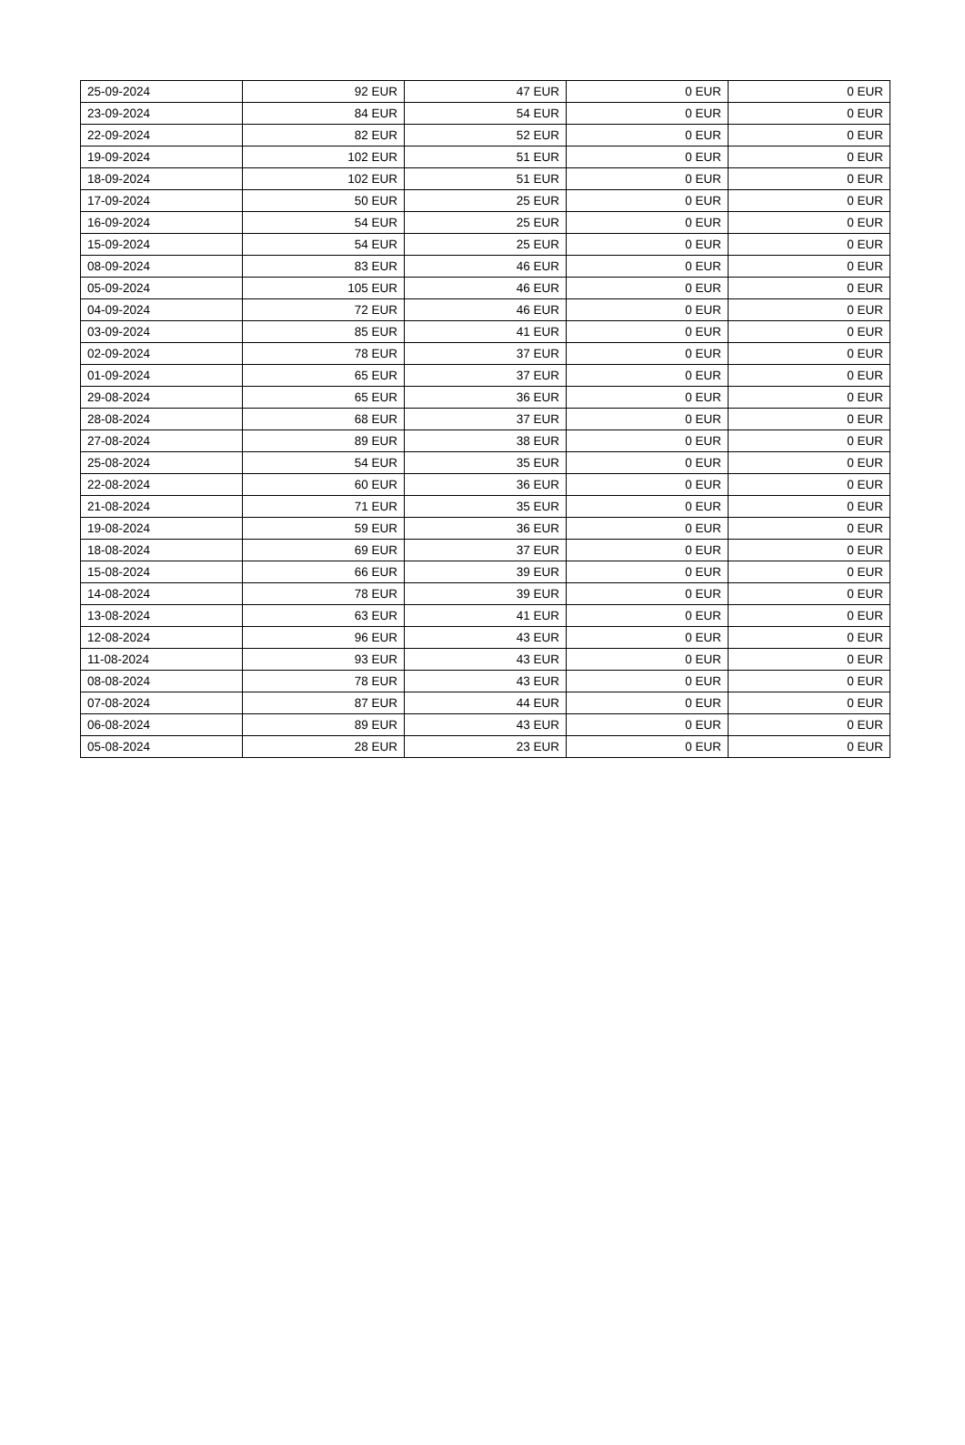| 25-09-2024 | 92 EUR | 47 EUR | 0 EUR | 0 EUR |
| 23-09-2024 | 84 EUR | 54 EUR | 0 EUR | 0 EUR |
| 22-09-2024 | 82 EUR | 52 EUR | 0 EUR | 0 EUR |
| 19-09-2024 | 102 EUR | 51 EUR | 0 EUR | 0 EUR |
| 18-09-2024 | 102 EUR | 51 EUR | 0 EUR | 0 EUR |
| 17-09-2024 | 50 EUR | 25 EUR | 0 EUR | 0 EUR |
| 16-09-2024 | 54 EUR | 25 EUR | 0 EUR | 0 EUR |
| 15-09-2024 | 54 EUR | 25 EUR | 0 EUR | 0 EUR |
| 08-09-2024 | 83 EUR | 46 EUR | 0 EUR | 0 EUR |
| 05-09-2024 | 105 EUR | 46 EUR | 0 EUR | 0 EUR |
| 04-09-2024 | 72 EUR | 46 EUR | 0 EUR | 0 EUR |
| 03-09-2024 | 85 EUR | 41 EUR | 0 EUR | 0 EUR |
| 02-09-2024 | 78 EUR | 37 EUR | 0 EUR | 0 EUR |
| 01-09-2024 | 65 EUR | 37 EUR | 0 EUR | 0 EUR |
| 29-08-2024 | 65 EUR | 36 EUR | 0 EUR | 0 EUR |
| 28-08-2024 | 68 EUR | 37 EUR | 0 EUR | 0 EUR |
| 27-08-2024 | 89 EUR | 38 EUR | 0 EUR | 0 EUR |
| 25-08-2024 | 54 EUR | 35 EUR | 0 EUR | 0 EUR |
| 22-08-2024 | 60 EUR | 36 EUR | 0 EUR | 0 EUR |
| 21-08-2024 | 71 EUR | 35 EUR | 0 EUR | 0 EUR |
| 19-08-2024 | 59 EUR | 36 EUR | 0 EUR | 0 EUR |
| 18-08-2024 | 69 EUR | 37 EUR | 0 EUR | 0 EUR |
| 15-08-2024 | 66 EUR | 39 EUR | 0 EUR | 0 EUR |
| 14-08-2024 | 78 EUR | 39 EUR | 0 EUR | 0 EUR |
| 13-08-2024 | 63 EUR | 41 EUR | 0 EUR | 0 EUR |
| 12-08-2024 | 96 EUR | 43 EUR | 0 EUR | 0 EUR |
| 11-08-2024 | 93 EUR | 43 EUR | 0 EUR | 0 EUR |
| 08-08-2024 | 78 EUR | 43 EUR | 0 EUR | 0 EUR |
| 07-08-2024 | 87 EUR | 44 EUR | 0 EUR | 0 EUR |
| 06-08-2024 | 89 EUR | 43 EUR | 0 EUR | 0 EUR |
| 05-08-2024 | 28 EUR | 23 EUR | 0 EUR | 0 EUR |